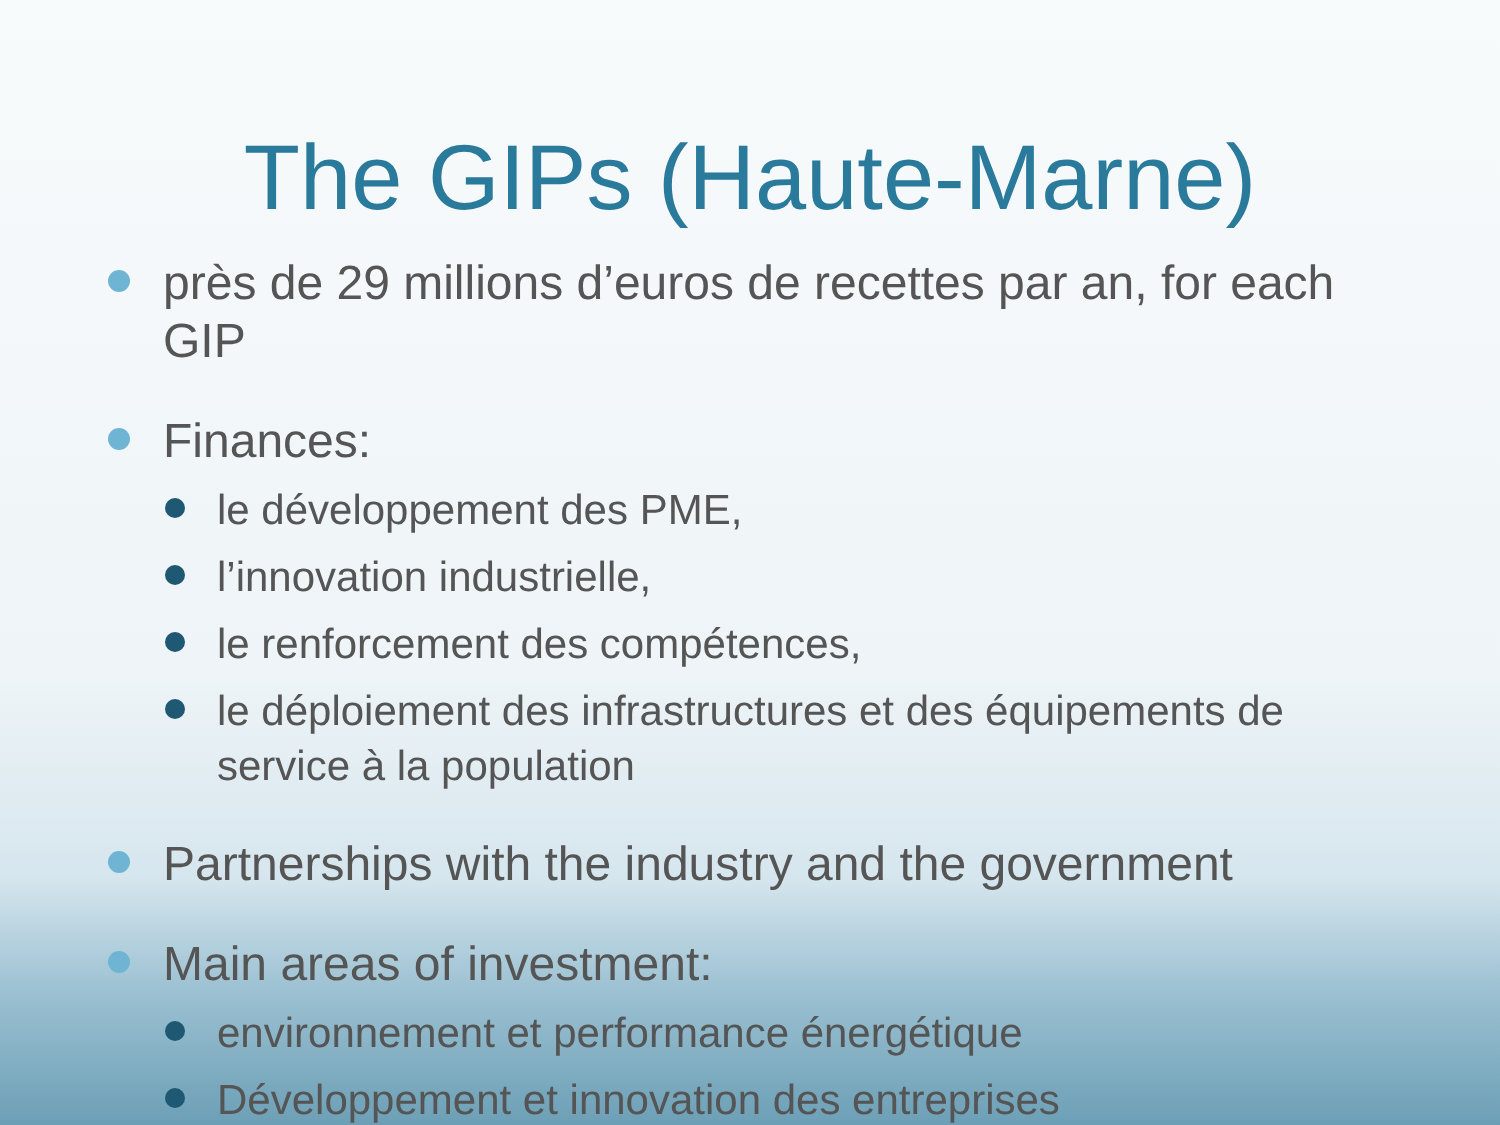The GIPs (Haute-Marne)
près de 29 millions d’euros de recettes par an, for each GIP
Finances:
le développement des PME,
l’innovation industrielle,
le renforcement des compétences,
le déploiement des infrastructures et des équipements de service à la population
Partnerships with the industry and the government
Main areas of investment:
environnement et performance énergétique
Développement et innovation des entreprises